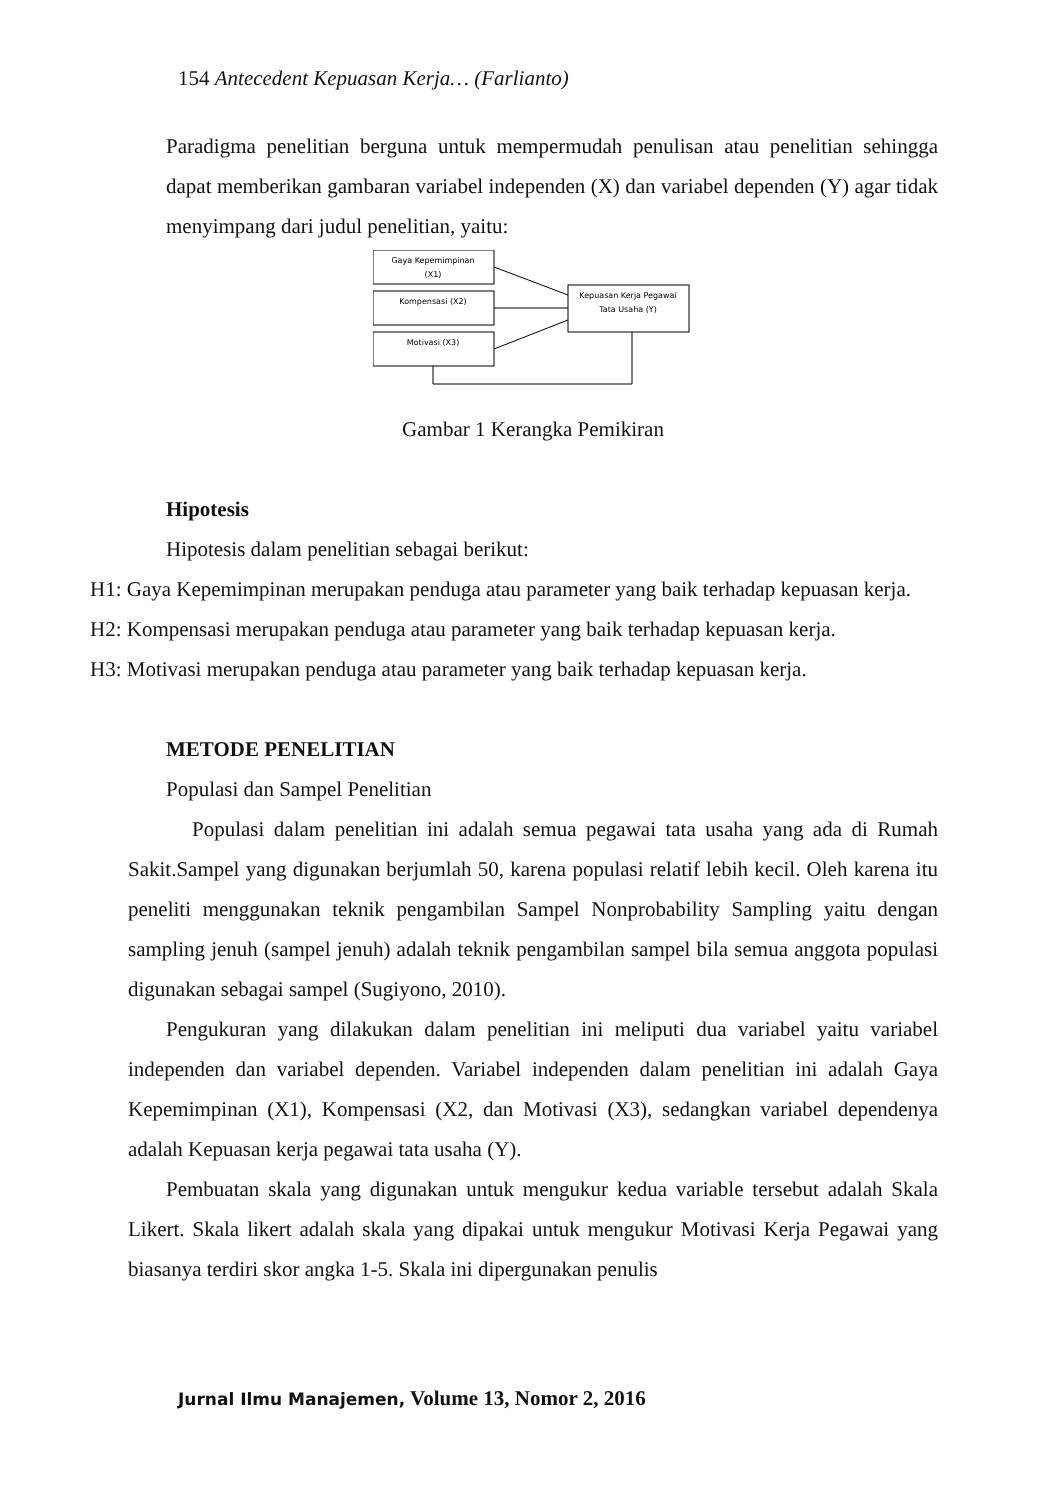154 Antecedent Kepuasan Kerja… (Farlianto)
Paradigma penelitian berguna untuk mempermudah penulisan atau penelitian sehingga dapat memberikan gambaran variabel independen (X) dan variabel dependen (Y) agar tidak menyimpang dari judul penelitian, yaitu:
Gaya Kepemimpinan
(X1)
Kompensasi (X2)
Motivasi (X3)
Kepuasan Kerja Pegawai
Tata Usaha (Y)
Gambar 1 Kerangka Pemikiran
Hipotesis
Hipotesis dalam penelitian sebagai berikut:
H1: Gaya Kepemimpinan merupakan penduga atau parameter yang baik terhadap kepuasan kerja.
H2: Kompensasi merupakan penduga atau parameter yang baik terhadap kepuasan kerja.
H3: Motivasi merupakan penduga atau parameter yang baik terhadap kepuasan kerja.
METODE PENELITIAN
Populasi dan Sampel Penelitian
Populasi dalam penelitian ini adalah semua pegawai tata usaha yang ada di Rumah Sakit.Sampel yang digunakan berjumlah 50, karena populasi relatif lebih kecil. Oleh karena itu peneliti menggunakan teknik pengambilan Sampel Nonprobability Sampling yaitu dengan sampling jenuh (sampel jenuh) adalah teknik pengambilan sampel bila semua anggota populasi digunakan sebagai sampel (Sugiyono, 2010).
Pengukuran yang dilakukan dalam penelitian ini meliputi dua variabel yaitu variabel independen dan variabel dependen. Variabel independen dalam penelitian ini adalah Gaya Kepemimpinan (X1), Kompensasi (X2, dan Motivasi (X3), sedangkan variabel dependenya adalah Kepuasan kerja pegawai tata usaha (Y).
Pembuatan skala yang digunakan untuk mengukur kedua variable tersebut adalah Skala Likert. Skala likert adalah skala yang dipakai untuk mengukur Motivasi Kerja Pegawai yang biasanya terdiri skor angka 1-5. Skala ini dipergunakan penulis
Jurnal Ilmu Manajemen, Volume 13, Nomor 2, 2016